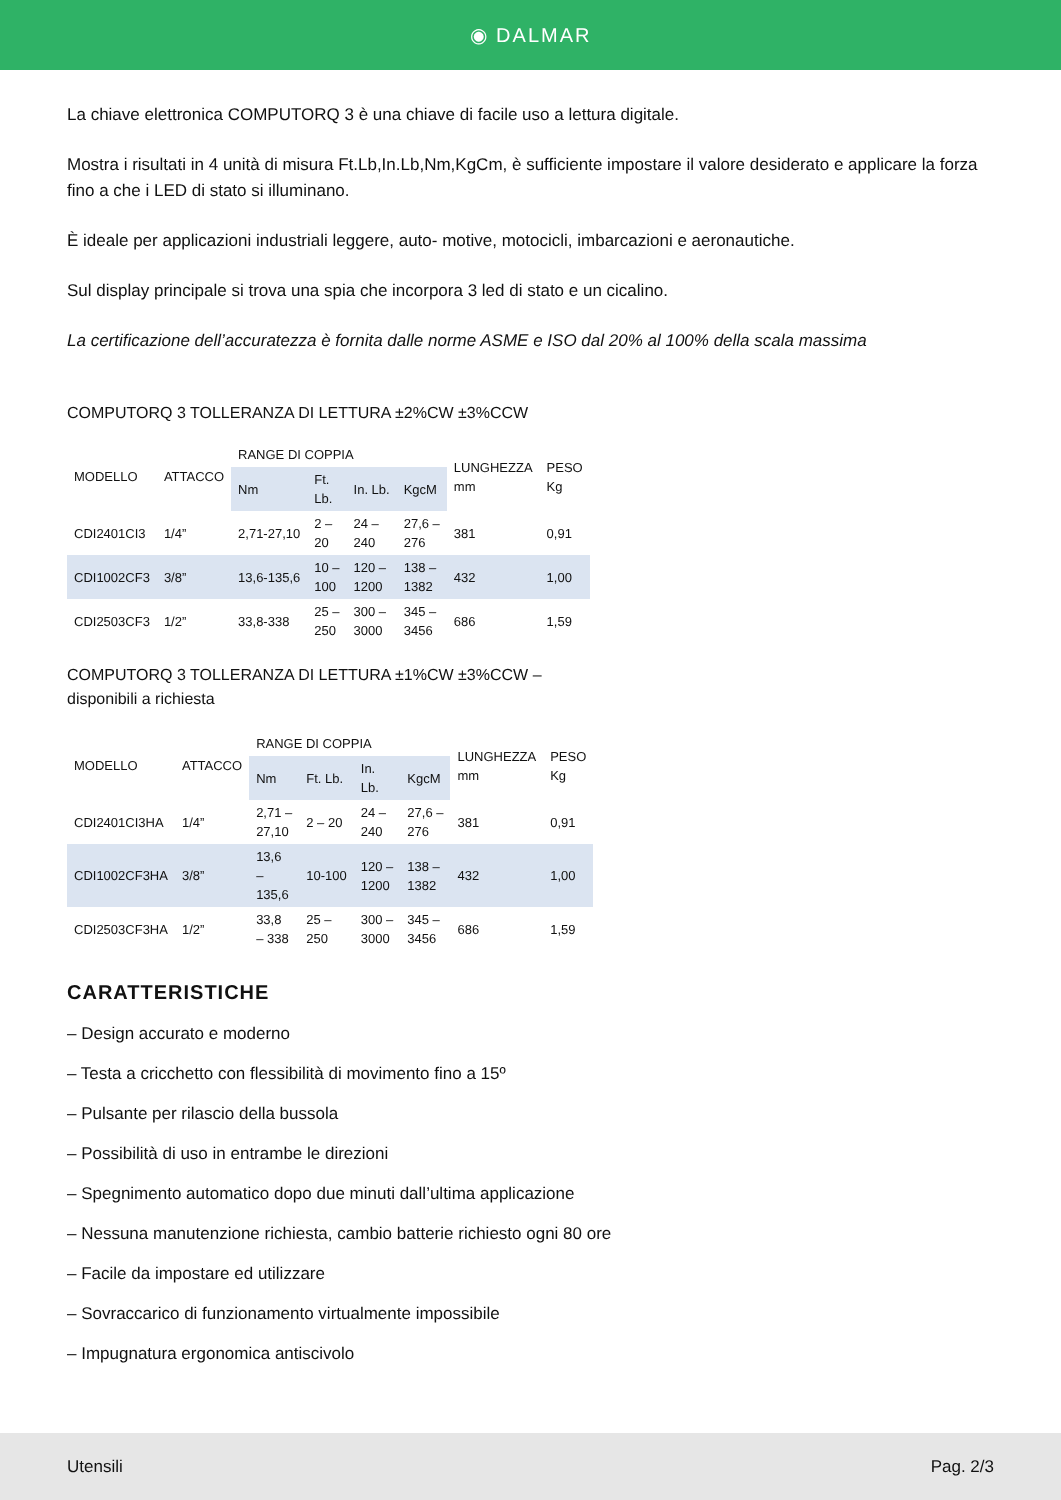◉ DALMAR
La chiave elettronica COMPUTORQ 3 è una chiave di facile uso a lettura digitale.
Mostra i risultati in 4 unità di misura Ft.Lb,In.Lb,Nm,KgCm, è sufficiente impostare il valore desiderato e applicare la forza fino a che i LED di stato si illuminano.
È ideale per applicazioni industriali leggere, auto- motive, motocicli, imbarcazioni e aeronautiche.
Sul display principale si trova una spia che incorpora 3 led di stato e un cicalino.
La certificazione dell’accuratezza è fornita dalle norme ASME e ISO dal 20% al 100% della scala massima
COMPUTORQ 3 TOLLERANZA DI LETTURA ±2%CW ±3%CCW
| MODELLO | ATTACCO | RANGE DI COPPIA | | | | LUNGHEZZA mm | PESO Kg |
| --- | --- | --- | --- | --- | --- | --- | --- |
| | | Nm | Ft. Lb. | In. Lb. | KgcM | | |
| CDI2401CI3 | 1/4” | 2,71-27,10 | 2 – 20 | 24 – 240 | 27,6 – 276 | 381 | 0,91 |
| CDI1002CF3 | 3/8” | 13,6-135,6 | 10 – 100 | 120 – 1200 | 138 – 1382 | 432 | 1,00 |
| CDI2503CF3 | 1/2” | 33,8-338 | 25 – 250 | 300 – 3000 | 345 – 3456 | 686 | 1,59 |
COMPUTORQ 3 TOLLERANZA DI LETTURA ±1%CW ±3%CCW –
disponibili a richiesta
| MODELLO | ATTACCO | RANGE DI COPPIA | | | | LUNGHEZZA mm | PESO Kg |
| --- | --- | --- | --- | --- | --- | --- | --- |
| | | Nm | Ft. Lb. | In. Lb. | KgcM | | |
| CDI2401CI3HA | 1/4” | 2,71 – 27,10 | 2 – 20 | 24 – 240 | 27,6 – 276 | 381 | 0,91 |
| CDI1002CF3HA | 3/8” | 13,6 – 135,6 | 10-100 | 120 – 1200 | 138 – 1382 | 432 | 1,00 |
| CDI2503CF3HA | 1/2” | 33,8 – 338 | 25 – 250 | 300 – 3000 | 345 – 3456 | 686 | 1,59 |
CARATTERISTICHE
– Design accurato e moderno
– Testa a cricchetto con flessibilità di movimento fino a 15º
– Pulsante per rilascio della bussola
– Possibilità di uso in entrambe le direzioni
– Spegnimento automatico dopo due minuti dall’ultima applicazione
– Nessuna manutenzione richiesta, cambio batterie richiesto ogni 80 ore
– Facile da impostare ed utilizzare
– Sovraccarico di funzionamento virtualmente impossibile
– Impugnatura ergonomica antiscivolo
Utensili Pag. 2/3